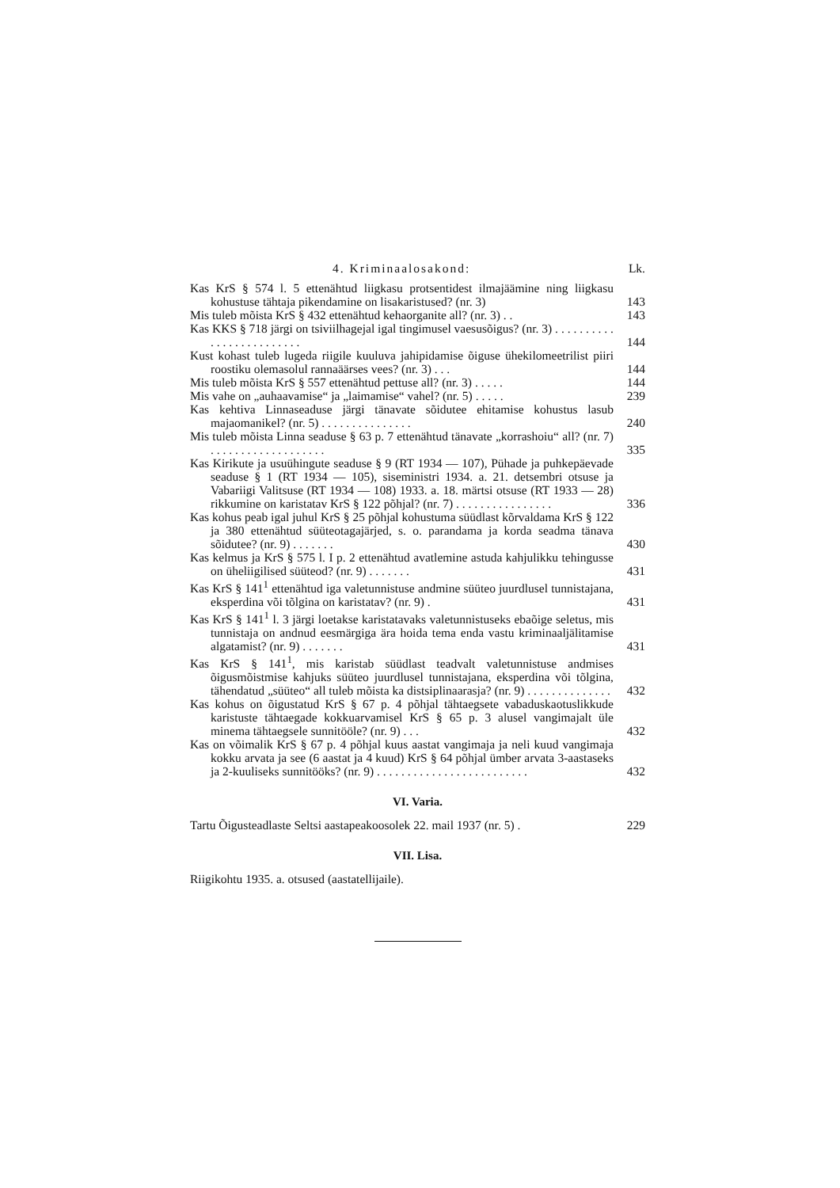4. Kriminaalosakond: Lk.
Kas KrS § 574 l. 5 ettenähtud liigkasu protsentidest ilmajäämine ning liigkasu kohustuse tähtaja pikendamine on lisakaristused? (nr. 3)
143
Mis tuleb mõista KrS § 432 ettenähtud kehaorganite all? (nr. 3) . .
143
Kas KKS § 718 järgi on tsiviilhagejal igal tingimusel vaesusõigus? (nr. 3) . . . . . . . . . . . . . . . . . . . . . . . . .
144
Kust kohast tuleb lugeda riigile kuuluva jahipidamise õiguse ühekilomeetrilist piiri roostiku olemasolul rannaäärses vees? (nr. 3) . . .
144
Mis tuleb mõista KrS § 557 ettenähtud pettuse all? (nr. 3) . . . . .
144
Mis vahe on „auhaavamise“ ja „laimamise“ vahel? (nr. 5) . . . . .
239
Kas kehtiva Linnaseaduse järgi tänavate sõidutee ehitamise kohustus lasub majaomanikel? (nr. 5) . . . . . . . . . . . . . . .
240
Mis tuleb mõista Linna seaduse § 63 p. 7 ettenähtud tänavate „korrashoiu“ all? (nr. 7) . . . . . . . . . . . . . . . . . . .
335
Kas Kirikute ja usuühingute seaduse § 9 (RT 1934 — 107), Pühade ja puhkepäevade seaduse § 1 (RT 1934 — 105), siseministri 1934. a. 21. detsembri otsuse ja Vabariigi Valitsuse (RT 1934 — 108) 1933. a. 18. märtsi otsuse (RT 1933 — 28) rikkumine on karistatav KrS § 122 põhjal? (nr. 7) . . . . . . . . . . . . . . . .
336
Kas kohus peab igal juhul KrS § 25 põhjal kohustuma süüdlast kõrvaldama KrS § 122 ja 380 ettenähtud süüteotagajärjed, s. o. parandama ja korda seadma tänava sõidutee? (nr. 9) . . . . . . .
430
Kas kelmus ja KrS § 575 l. I p. 2 ettenähtud avatlemine astuda kahjulikku tehingusse on üheliigilised süüteod? (nr. 9) . . . . . . .
431
Kas KrS § 141<sup>1</sup> ettenähtud iga valetunnistuse andmine süüteo juurdlusel tunnistajana, eksperdina või tõlgina on karistatav? (nr. 9) .
431
Kas KrS § 141<sup>1</sup> l. 3 järgi loetakse karistatavaks valetunnistuseks ebaõige seletus, mis tunnistaja on andnud eesmärgiga ära hoida tema enda vastu kriminaaljälitamise algatamist? (nr. 9) . . . . . . .
431
Kas KrS § 141<sup>1</sup>, mis karistab süüdlast teadvalt valetunnistuse andmises õigusmõistmise kahjuks süüteo juurdlusel tunnistajana, eksperdina või tõlgina, tähendatud „süüteo“ all tuleb mõista ka distsiplinaarasja? (nr. 9) . . . . . . . . . . . . . .
432
Kas kohus on õigustatud KrS § 67 p. 4 põhjal tähtaegsete vabaduskaotuslikkude karistuste tähtaegade kokkuarvamisel KrS § 65 p. 3 alusel vangimajalt üle minema tähtaegsele sunnitööle? (nr. 9) . . .
432
Kas on võimalik KrS § 67 p. 4 põhjal kuus aastat vangimaja ja neli kuud vangimaja kokku arvata ja see (6 aastat ja 4 kuud) KrS § 64 põhjal ümber arvata 3-aastaseks ja 2-kuuliseks sunnitööks? (nr. 9) . . . . . . . . . . . . . . . . . . . . . . . . .
432
VI. Varia.
Tartu Õigusteadlaste Seltsi aastapeakoosolek 22. mail 1937 (nr. 5) .
229
VII. Lisa.
Riigikohtu 1935. a. otsused (aastatellijaile).